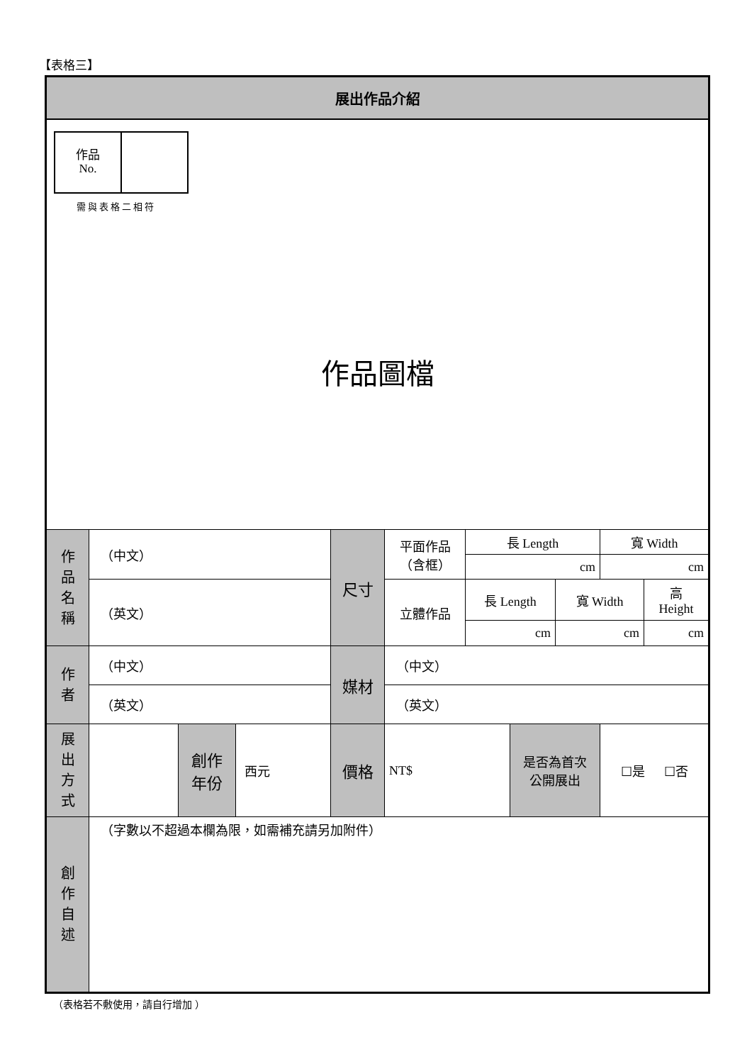【表格三】
| 展出作品介紹 | | | | | | | | | | |
| / 作品 No. / / 需與表格二相符 作品圖檔 | | | | | | | | | | |
| 作 品 名 稱 | （中文） | | | 尺寸 | 平面作品 （含框） | 長 Length | | | 寬 Width | |
| | | | | | | cm | | | cm | |
| | （英文） | | | | 立體作品 | 長 Length | | 寬 Width | | 高 Height |
| | | | | | | cm | | cm | | cm |
| 作 者 | （中文） | | | 媒材 | （中文） | | | | | |
| | （英文） | | | | （英文） | | | | | |
| 展 出 方 式 | | 創作 年份 | 西元 | 價格 | NT$ | | 是否為首次 公開展出 | | ☐是 ☐否 | |
| 創 作 自 述 | （字數以不超過本欄為限，如需補充請另加附件） | | | | | | | | | |
（表格若不敷使用，請自行增加 ）